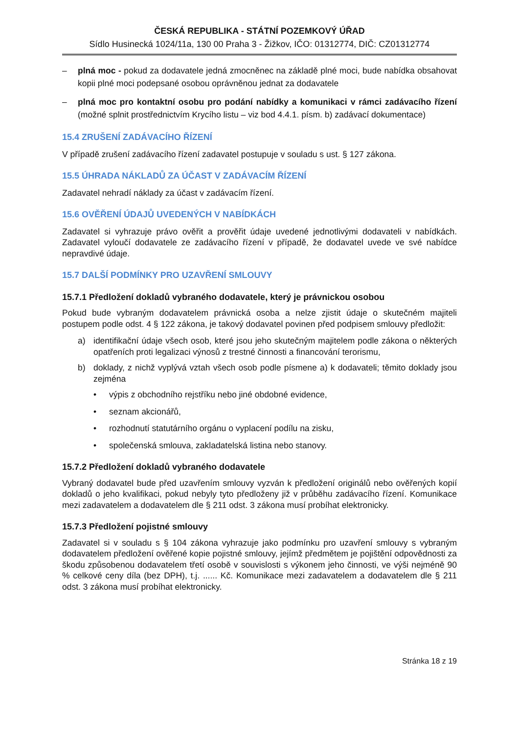ČESKÁ REPUBLIKA - STÁTNÍ POZEMKOVÝ ÚŘAD
Sídlo Husinecká 1024/11a, 130 00 Praha 3 - Žižkov, IČO: 01312774, DIČ: CZ01312774
– plná moc - pokud za dodavatele jedná zmocněnec na základě plné moci, bude nabídka obsahovat kopii plné moci podepsané osobou oprávněnou jednat za dodavatele
– plná moc pro kontaktní osobu pro podání nabídky a komunikaci v rámci zadávacího řízení (možné splnit prostřednictvím Krycího listu – viz bod 4.4.1. písm. b) zadávací dokumentace)
15.4 ZRUŠENÍ ZADÁVACÍHO ŘÍZENÍ
V případě zrušení zadávacího řízení zadavatel postupuje v souladu s ust. § 127 zákona.
15.5 ÚHRADA NÁKLADŮ ZA ÚČAST V ZADÁVACÍM ŘÍZENÍ
Zadavatel nehradí náklady za účast v zadávacím řízení.
15.6 OVĚŘENÍ ÚDAJŮ UVEDENÝCH V NABÍDKÁCH
Zadavatel si vyhrazuje právo ověřit a prověřit údaje uvedené jednotlivými dodavateli v nabídkách. Zadavatel vyloučí dodavatele ze zadávacího řízení v případě, že dodavatel uvede ve své nabídce nepravdivé údaje.
15.7 DALŠÍ PODMÍNKY PRO UZAVŘENÍ SMLOUVY
15.7.1 Předložení dokladů vybraného dodavatele, který je právnickou osobou
Pokud bude vybraným dodavatelem právnická osoba a nelze zjistit údaje o skutečném majiteli postupem podle odst. 4 § 122 zákona, je takový dodavatel povinen před podpisem smlouvy předložit:
a) identifikační údaje všech osob, které jsou jeho skutečným majitelem podle zákona o některých opatřeních proti legalizaci výnosů z trestné činnosti a financování terorismu,
b) doklady, z nichž vyplývá vztah všech osob podle písmene a) k dodavateli; těmito doklady jsou zejména
• výpis z obchodního rejstříku nebo jiné obdobné evidence,
• seznam akcionářů,
• rozhodnutí statutárního orgánu o vyplacení podílu na zisku,
• společenská smlouva, zakladatelská listina nebo stanovy.
15.7.2 Předložení dokladů vybraného dodavatele
Vybraný dodavatel bude před uzavřením smlouvy vyzván k předložení originálů nebo ověřených kopií dokladů o jeho kvalifikaci, pokud nebyly tyto předloženy již v průběhu zadávacího řízení. Komunikace mezi zadavatelem a dodavatelem dle § 211 odst. 3 zákona musí probíhat elektronicky.
15.7.3 Předložení pojistné smlouvy
Zadavatel si v souladu s § 104 zákona vyhrazuje jako podmínku pro uzavření smlouvy s vybraným dodavatelem předložení ověřené kopie pojistné smlouvy, jejímž předmětem je pojištění odpovědnosti za škodu způsobenou dodavatelem třetí osobě v souvislosti s výkonem jeho činnosti, ve výši nejméně 90 % celkové ceny díla (bez DPH), t.j. ...... Kč. Komunikace mezi zadavatelem a dodavatelem dle § 211 odst. 3 zákona musí probíhat elektronicky.
Stránka 18 z 19